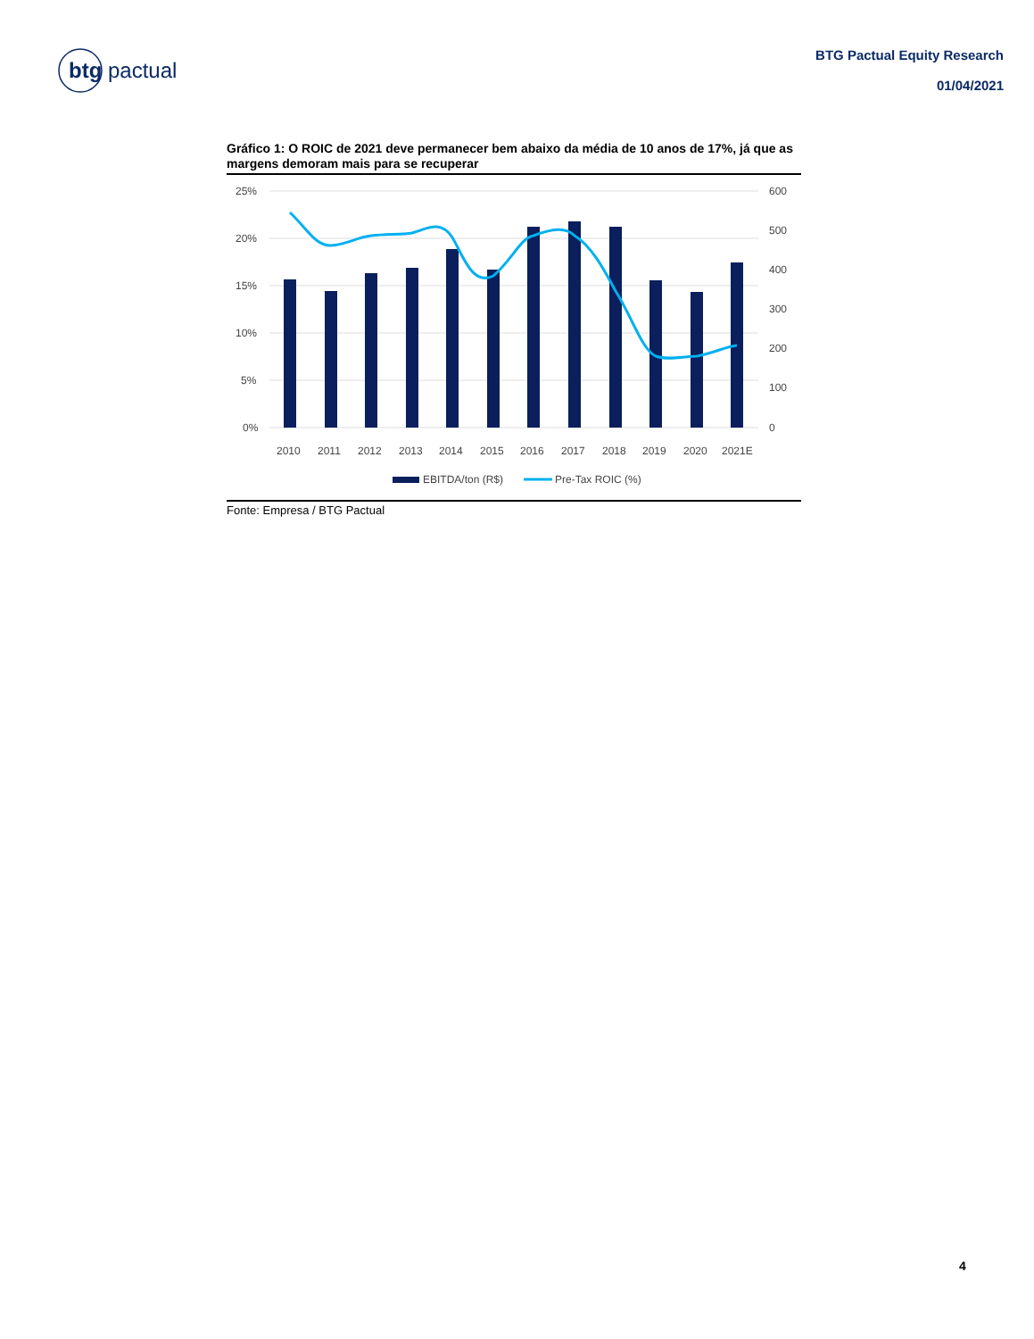btg pactual
BTG Pactual Equity Research
01/04/2021
Gráfico 1: O ROIC de 2021 deve permanecer bem abaixo da média de 10 anos de 17%, já que as margens demoram mais para se recuperar
25%
20%
15%
10%
5%
0%
600
500
400
300
200
100
0
2010
2011
2012
2013
2014
2015
2016
2017
2018
2019
2020
2021E
EBITDA/ton (R$)
Pre-Tax ROIC (%)
Fonte: Empresa / BTG Pactual
4